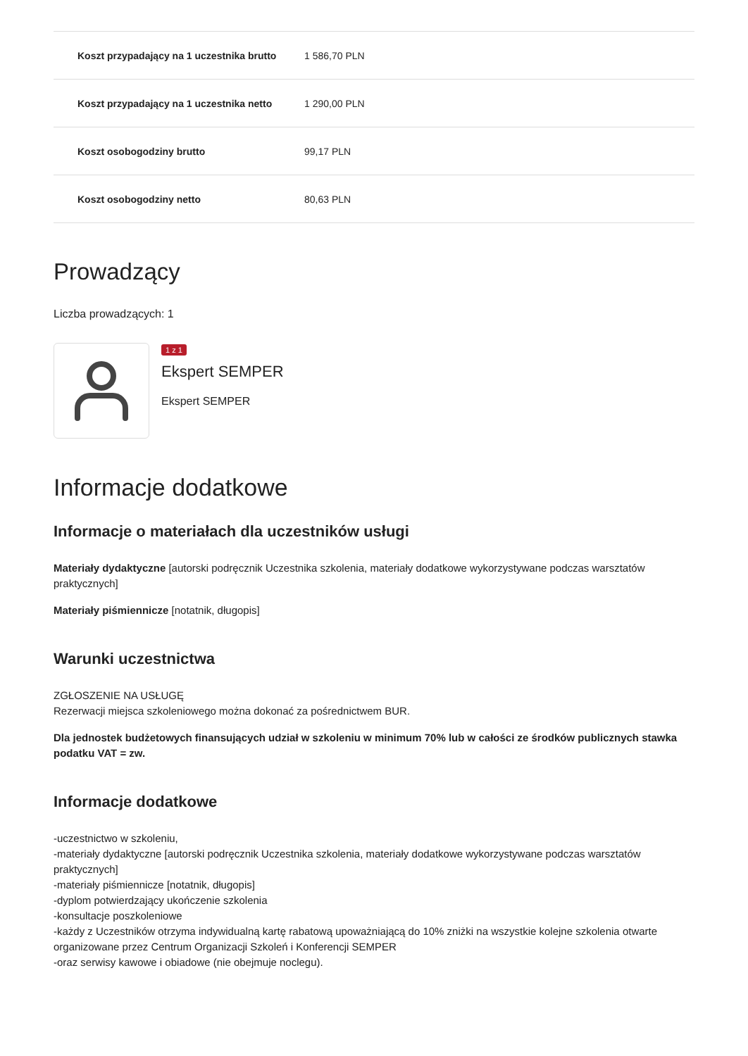| Koszt przypadający na 1 uczestnika brutto | 1 586,70 PLN |
| Koszt przypadający na 1 uczestnika netto | 1 290,00 PLN |
| Koszt osobogodziny brutto | 99,17 PLN |
| Koszt osobogodziny netto | 80,63 PLN |
Prowadzący
Liczba prowadzących: 1
1 z 1
Ekspert SEMPER
Ekspert SEMPER
Informacje dodatkowe
Informacje o materiałach dla uczestników usługi
Materiały dydaktyczne [autorski podręcznik Uczestnika szkolenia, materiały dodatkowe wykorzystywane podczas warsztatów praktycznych]
Materiały piśmiennicze [notatnik, długopis]
Warunki uczestnictwa
ZGŁOSZENIE NA USŁUGĘ
Rezerwacji miejsca szkoleniowego można dokonać za pośrednictwem BUR.
Dla jednostek budżetowych finansujących udział w szkoleniu w minimum 70% lub w całości ze środków publicznych stawka podatku VAT = zw.
Informacje dodatkowe
-uczestnictwo w szkoleniu,
-materiały dydaktyczne [autorski podręcznik Uczestnika szkolenia, materiały dodatkowe wykorzystywane podczas warsztatów praktycznych]
-materiały piśmiennicze [notatnik, długopis]
-dyplom potwierdzający ukończenie szkolenia
-konsultacje poszkoleniowe
-każdy z Uczestników otrzyma indywidualną kartę rabatową upoważniającą do 10% zniżki na wszystkie kolejne szkolenia otwarte organizowane przez Centrum Organizacji Szkoleń i Konferencji SEMPER
-oraz serwisy kawowe i obiadowe (nie obejmuje noclegu).